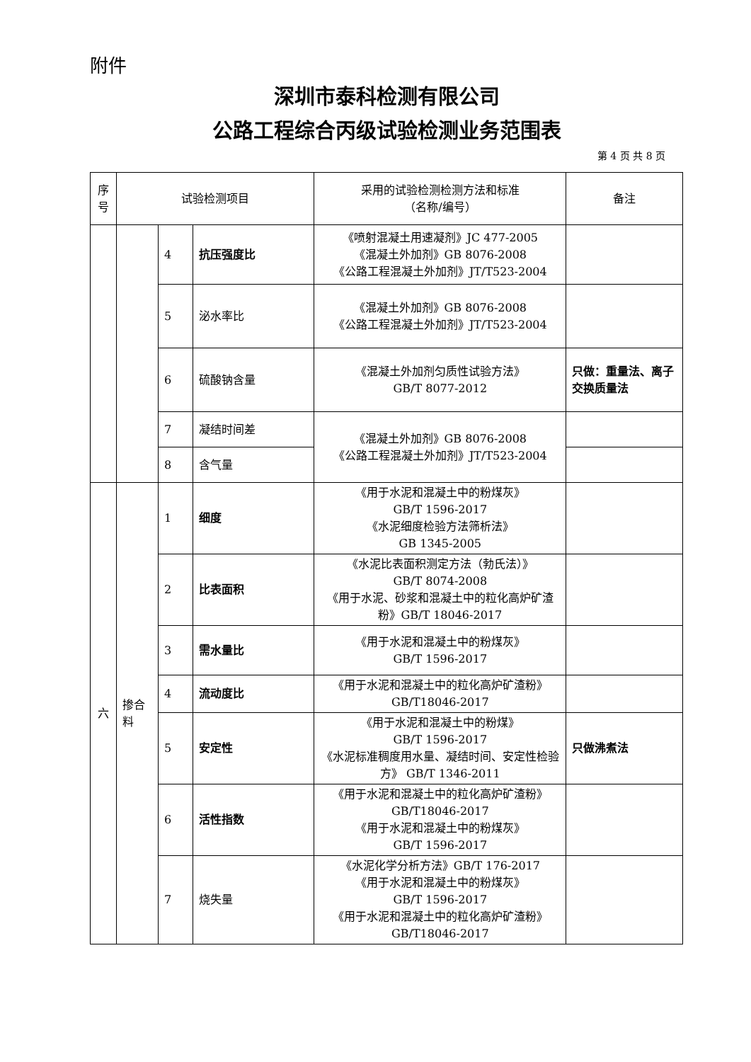附件
深圳市泰科检测有限公司
公路工程综合丙级试验检测业务范围表
第 4 页 共 8 页
| 序号 | 试验检测项目 | | | 采用的试验检测检测方法和标准 （名称/编号） | 备注 |
| --- | --- | --- | --- | --- | --- |
| | | 4 | 抗压强度比 | 《喷射混凝土用速凝剂》JC 477-2005 《混凝土外加剂》GB 8076-2008 《公路工程混凝土外加剂》JT/T523-2004 | |
| | | 5 | 泌水率比 | 《混凝土外加剂》GB 8076-2008 《公路工程混凝土外加剂》JT/T523-2004 | |
| | | 6 | 硫酸钠含量 | 《混凝土外加剂匀质性试验方法》 GB/T 8077-2012 | 只做：重量法、离子交换质量法 |
| | | 7 | 凝结时间差 | 《混凝土外加剂》GB 8076-2008 《公路工程混凝土外加剂》JT/T523-2004 | |
| | | 8 | 含气量 | | |
| 六 | 掺合料 | 1 | 细度 | 《用于水泥和混凝土中的粉煤灰》 GB/T 1596-2017 《水泥细度检验方法筛析法》 GB 1345-2005 | |
| | | 2 | 比表面积 | 《水泥比表面积测定方法（勃氏法）》 GB/T 8074-2008 《用于水泥、砂浆和混凝土中的粒化高炉矿渣粉》GB/T 18046-2017 | |
| | | 3 | 需水量比 | 《用于水泥和混凝土中的粉煤灰》 GB/T 1596-2017 | |
| | | 4 | 流动度比 | 《用于水泥和混凝土中的粒化高炉矿渣粉》GB/T18046-2017 | |
| | | 5 | 安定性 | 《用于水泥和混凝土中的粉煤》 GB/T 1596-2017 《水泥标准稠度用水量、凝结时间、安定性检验方》 GB/T 1346-2011 | 只做沸煮法 |
| | | 6 | 活性指数 | 《用于水泥和混凝土中的粒化高炉矿渣粉》GB/T18046-2017 《用于水泥和混凝土中的粉煤灰》 GB/T 1596-2017 | |
| | | 7 | 烧失量 | 《水泥化学分析方法》GB/T 176-2017 《用于水泥和混凝土中的粉煤灰》 GB/T 1596-2017 《用于水泥和混凝土中的粒化高炉矿渣粉》GB/T18046-2017 | |